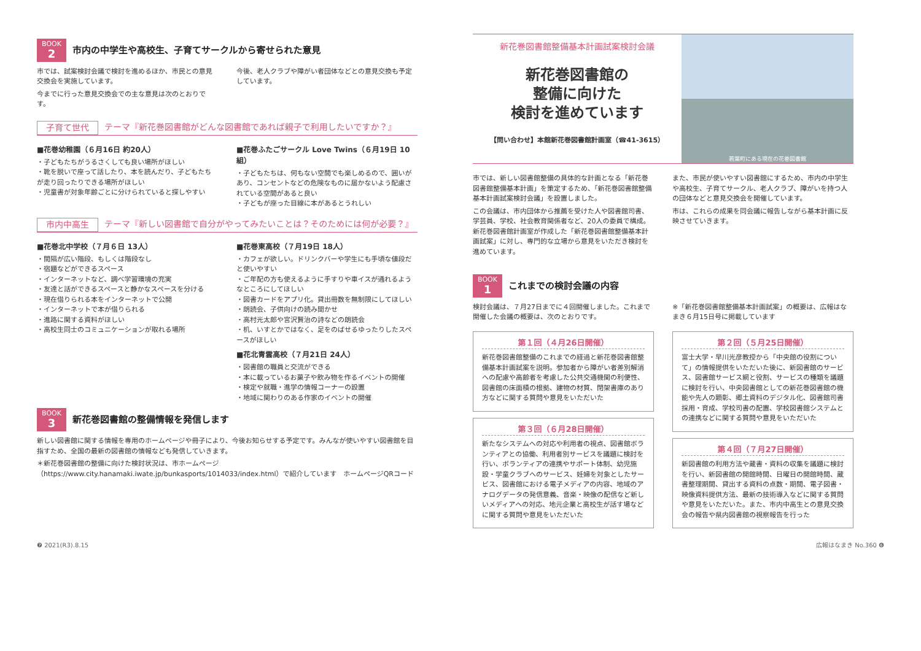BOOK
2
市内の中学生や高校生、子育てサークルから寄せられた意見
市では、試案検討会議で検討を進めるほか、市民との意見交換会を実施しています。
今までに行った意見交換会での主な意見は次のとおりです。
今後、老人クラブや障がい者団体などとの意見交換も予定しています。
子育て世代 テーマ『新花巻図書館がどんな図書館であれば親子で利用したいですか？』
■花巻幼稚園（６月16日 約20人）
・子どもたちがうるさくしても良い場所がほしい
・靴を脱いで座って話したり、本を読んだり、子どもたちが走り回ったりできる場所がほしい
・児童書が対象年齢ごとに分けられていると探しやすい
■花巻ふたごサークル Love Twins（６月19日 10組）
・子どもたちは、何もない空間でも楽しめるので、囲いがあり、コンセントなどの危険なものに届かないよう配慮されている空間があると良い
・子どもが座った目線に本があるとうれしい
市内中高生 テーマ『新しい図書館で自分がやってみたいことは？そのためには何が必要？』
■花巻北中学校（７月６日 13人）
・間隔が広い階段、もしくは階段なし
・宿題などができるスペース
・インターネットなど、調べ学習環境の充実
・友達と話ができるスペースと静かなスペースを分ける
・現在借りられる本をインターネットで公開
・インターネットで本が借りられる
・進路に関する資料がほしい
・高校生同士のコミュニケーションが取れる場所
■花巻東高校（７月19日 18人）
・カフェが欲しい。ドリンクバーや学生にも手頃な値段だと使いやすい
・ご年配の方も使えるように手すりや車イスが通れるようなところにしてほしい
・図書カードをアプリ化。貸出冊数を無制限にしてほしい
・朗読会、子供向けの読み聞かせ
・高村光太郎や宮沢賢治の詩などの朗読会
・机、いすとかではなく、足をのばせるゆったりしたスペースがほしい
■花北青雲高校（７月21日 24人）
・図書館の職員と交流ができる
・本に載っているお菓子や飲み物を作るイベントの開催
・検定や就職・進学の情報コーナーの設置
・地域に関わりのある作家のイベントの開催
BOOK
3
新花巻図書館の整備情報を発信します
新しい図書館に関する情報を専用のホームページや冊子により、今後お知らせする予定です。みんなが使いやすい図書館を目指すため、全国の最新の図書館の情報なども発信していきます。
＊新花巻図書館の整備に向けた検討状況は、市ホームページ（https://www.city.hanamaki.iwate.jp/bunkasports/1014033/index.html）で紹介しています　ホームページQRコード
新花巻図書館整備基本計画試案検討会議
新花巻図書館の
整備に向けた
検討を進めています
【問い合わせ】本館新花巻図書館計画室（☎41-3615）
若葉町にある現在の花巻図書館
市では、新しい図書館整備の具体的な計画となる「新花巻図書館整備基本計画」を策定するため、「新花巻図書館整備基本計画試案検討会議」を設置しました。
この会議は、市内団体から推薦を受けた人や図書館司書、学芸員、学校、社会教育関係者など、20人の委員で構成。新花巻図書館計画室が作成した「新花巻図書館整備基本計画試案」に対し、専門的な立場から意見をいただき検討を進めています。
また、市民が使いやすい図書館にするため、市内の中学生や高校生、子育てサークル、老人クラブ、障がいを持つ人の団体などと意見交換会を開催しています。
市は、これらの成果を同会議に報告しながら基本計画に反映させていきます。
BOOK
1
これまでの検討会議の内容
検討会議は、７月27日までに４回開催しました。これまで開催した会議の概要は、次のとおりです。
※「新花巻図書館整備基本計画試案」の概要は、広報はなまき６月15日号に掲載しています
第１回（４月26日開催）
新花巻図書館整備のこれまでの経過と新花巻図書館整備基本計画試案を説明。参加者から障がい者差別解消への配慮や高齢者を考慮した公共交通機関の利便性、図書館の床面積の根拠、建物の材質、閉架書庫のあり方などに関する質問や意見をいただいた
第３回（６月28日開催）
新たなシステムへの対応や利用者の視点、図書館ボランティアとの協働、利用者別サービスを議題に検討を行い、ボランティアの連携やサポート体制、幼児施設・学童クラブへのサービス、妊婦を対象としたサービス、図書館における電子メディアの内容、地域のアナログデータの発信意義、音楽・映像の配信など新しいメディアへの対応、地元企業と高校生が話す場などに関する質問や意見をいただいた
第２回（５月25日開催）
富士大学・早川光彦教授から「中央館の役割について」の情報提供をいただいた後に、新図書館のサービス、図書館サービス網と役割、サービスの種類を議題に検討を行い、中央図書館としての新花巻図書館の機能や先人の顕彰、郷土資料のデジタル化、図書館司書採用・育成、学校司書の配置、学校図書館システムとの連携などに関する質問や意見をいただいた
第４回（７月27日開催）
新図書館の利用方法や蔵書・資料の収集を議題に検討を行い、新図書館の開館時間、日曜日の開館時間、蔵書整理期間、貸出する資料の点数・期間、電子図書・映像資料提供方法、最新の技術導入などに関する質問や意見をいただいた。また、市内中高生との意見交換会の報告や県内図書館の視察報告を行った
❼ 2021(R3).8.15 広報はなまき No.360 ❻